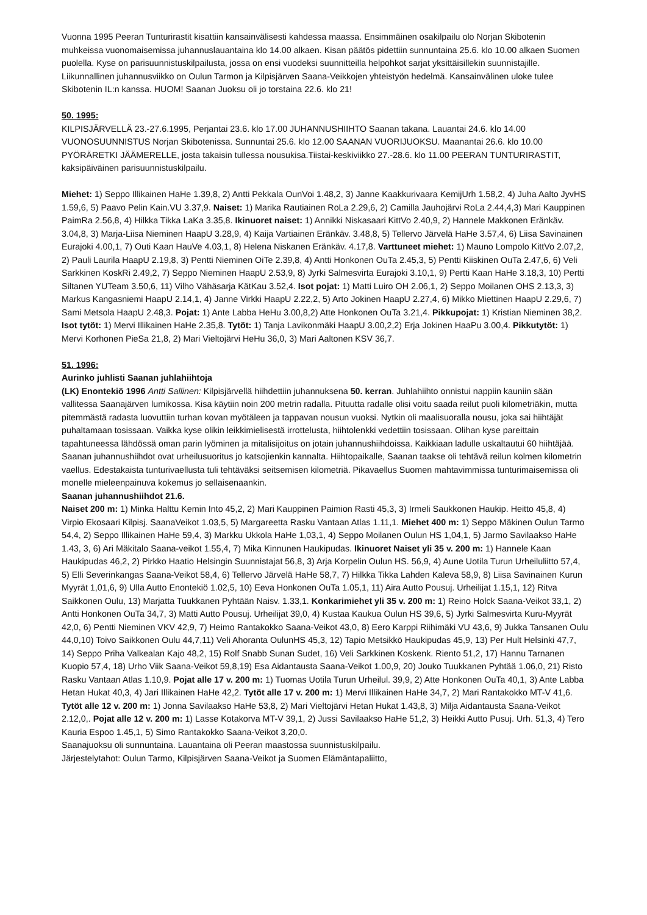Vuonna 1995 Peeran Tunturirastit kisattiin kansainvälisesti kahdessa maassa. Ensimmäinen osakilpailu olo Norjan Skibotenin muhkeissa vuonomaisemissa juhannuslauantaina klo 14.00 alkaen. Kisan päätös pidettiin sunnuntaina 25.6. klo 10.00 alkaen Suomen puolella. Kyse on parisuunnistuskilpailusta, jossa on ensi vuodeksi suunnitteilla helpohkot sarjat yksittäisillekin suunnistajille. Liikunnallinen juhannusviikko on Oulun Tarmon ja Kilpisjärven Saana-Veikkojen yhteistyön hedelmä. Kansainvälinen uloke tulee Skibotenin IL:n kanssa. HUOM! Saanan Juoksu oli jo torstaina 22.6. klo 21!
50. 1995:
KILPISJÄRVELLÄ 23.-27.6.1995, Perjantai 23.6. klo 17.00 JUHANNUSHIIHTO Saanan takana. Lauantai 24.6. klo 14.00 VUONOSUUNNISTUS Norjan Skibotenissa. Sunnuntai 25.6. klo 12.00 SAANAN VUORIJUOKSU. Maanantai 26.6. klo 10.00 PYÖRÄRETKI JÄÄMERELLE, josta takaisin tullessa nousukisa.Tiistai-keskiviikko 27.-28.6. klo 11.00 PEERAN TUNTURIRASTIT, kaksipäiväinen parisuunnistuskilpailu.
Miehet: 1) Seppo Illikainen HaHe 1.39,8, 2) Antti Pekkala OunVoi 1.48,2, 3) Janne Kaakkurivaara KemijUrh 1.58,2, 4) Juha Aalto JyvHS 1.59,6, 5) Paavo Pelin Kain.VU 3.37,9. Naiset: 1) Marika Rautiainen RoLa 2.29,6, 2) Camilla Jauhojärvi RoLa 2.44,4,3) Mari Kauppinen PaimRa 2.56,8, 4) Hilkka Tikka LaKa 3.35,8. Ikinuoret naiset: 1) Annikki Niskasaari KittVo 2.40,9, 2) Hannele Makkonen Eränkäv. 3.04,8, 3) Marja-Liisa Nieminen HaapU 3.28,9, 4) Kaija Vartiainen Eränkäv. 3.48,8, 5) Tellervo Järvelä HaHe 3.57,4, 6) Liisa Savinainen Eurajoki 4.00,1, 7) Outi Kaan HauVe 4.03,1, 8) Helena Niskanen Eränkäv. 4.17,8. Varttuneet miehet: 1) Mauno Lompolo KittVo 2.07,2, 2) Pauli Laurila HaapU 2.19,8, 3) Pentti Nieminen OiTe 2.39,8, 4) Antti Honkonen OuTa 2.45,3, 5) Pentti Kiiskinen OuTa 2.47,6, 6) Veli Sarkkinen KoskRi 2.49,2, 7) Seppo Nieminen HaapU 2.53,9, 8) Jyrki Salmesvirta Eurajoki 3.10,1, 9) Pertti Kaan HaHe 3.18,3, 10) Pertti Siltanen YUTeam 3.50,6, 11) Vilho Vähäsarja KätKau 3.52,4. Isot pojat: 1) Matti Luiro OH 2.06,1, 2) Seppo Moilanen OHS 2.13,3, 3) Markus Kangasniemi HaapU 2.14,1, 4) Janne Virkki HaapU 2.22,2, 5) Arto Jokinen HaapU 2.27,4, 6) Mikko Miettinen HaapU 2.29,6, 7) Sami Metsola HaapU 2.48,3. Pojat: 1) Ante Labba HeHu 3.00,8,2) Atte Honkonen OuTa 3.21,4. Pikkupojat: 1) Kristian Nieminen 38,2. Isot tytöt: 1) Mervi Illikainen HaHe 2.35,8. Tytöt: 1) Tanja Lavikonmäki HaapU 3.00,2,2) Erja Jokinen HaaPu 3.00,4. Pikkutytöt: 1) Mervi Korhonen PieSa 21,8, 2) Mari Vieltojärvi HeHu 36,0, 3) Mari Aaltonen KSV 36,7.
51. 1996:
Aurinko juhlisti Saanan juhlahiihtoja
(LK) Enontekiö 1996 Antti Sallinen: Kilpisjärvellä hiihdettiin juhannuksena 50. kerran. Juhlahiihto onnistui nappiin kauniin sään vallitessa Saanajärven lumikossa. Kisa käytiin noin 200 metrin radalla. Pituutta radalle olisi voitu saada reilut puoli kilometriäkin, mutta pitemmästä radasta luovuttiin turhan kovan myötäleen ja tappavan nousun vuoksi. Nytkin oli maalisuoralla nousu, joka sai hiihtäjät puhaltamaan tosissaan. Vaikka kyse olikin leikkimielisestä irrottelusta, hiihtolenkki vedettiin tosissaan. Olihan kyse pareittain tapahtuneessa lähdössä oman parin lyöminen ja mitalisijoitus on jotain juhannushiihdoissa. Kaikkiaan ladulle uskaltautui 60 hiihtäjää.
Saanan juhannushiihdot ovat urheilusuoritus jo katsojienkin kannalta. Hiihtopaikalle, Saanan taakse oli tehtävä reilun kolmen kilometrin vaellus. Edestakaista tunturivaellusta tuli tehtäväksi seitsemisen kilometriä. Pikavaellus Suomen mahtavimmissa tunturimaisemissa oli monelle mieleenpainuva kokemus jo sellaisenaankin.
Saanan juhannushiihdot 21.6.
Naiset 200 m: 1) Minka Halttu Kemin Into 45,2, 2) Mari Kauppinen Paimion Rasti 45,3, 3) Irmeli Saukkonen Haukip. Heitto 45,8, 4) Virpio Ekosaari Kilpisj. SaanaVeikot 1.03,5, 5) Margareetta Rasku Vantaan Atlas 1.11,1. Miehet 400 m: 1) Seppo Mäkinen Oulun Tarmo 54,4, 2) Seppo Illikainen HaHe 59,4, 3) Markku Ukkola HaHe 1,03,1, 4) Seppo Moilanen Oulun HS 1,04,1, 5) Jarmo Savilaakso HaHe 1.43, 3, 6) Ari Mäkitalo Saana-veikot 1.55,4, 7) Mika Kinnunen Haukipudas. Ikinuoret Naiset yli 35 v. 200 m: 1) Hannele Kaan Haukipudas 46,2, 2) Pirkko Haatio Helsingin Suunnistajat 56,8, 3) Arja Korpelin Oulun HS. 56,9, 4) Aune Uotila Turun Urheiluliitto 57,4, 5) Elli Severinkangas Saana-Veikot 58,4, 6) Tellervo Järvelä HaHe 58,7, 7) Hilkka Tikka Lahden Kaleva 58,9, 8) Liisa Savinainen Kurun Myyrät 1,01,6, 9) Ulla Autto Enontekiö 1.02,5, 10) Eeva Honkonen OuTa 1.05,1, 11) Aira Autto Pousuj. Urheilijat 1.15,1, 12) Ritva Saikkonen Oulu, 13) Marjatta Tuukkanen Pyhtään Naisv. 1.33,1. Konkarimiehet yli 35 v. 200 m: 1) Reino Holck Saana-Veikot 33,1, 2) Antti Honkonen OuTa 34,7, 3) Matti Autto Pousuj. Urheilijat 39,0, 4) Kustaa Kaukua Oulun HS 39,6, 5) Jyrki Salmesvirta Kuru-Myyrät 42,0, 6) Pentti Nieminen VKV 42,9, 7) Heimo Rantakokko Saana-Veikot 43,0, 8) Eero Karppi Riihimäki VU 43,6, 9) Jukka Tansanen Oulu 44,0,10) Toivo Saikkonen Oulu 44,7,11) Veli Ahoranta OulunHS 45,3, 12) Tapio Metsikkö Haukipudas 45,9, 13) Per Hult Helsinki 47,7, 14) Seppo Priha Valkealan Kajo 48,2, 15) Rolf Snabb Sunan Sudet, 16) Veli Sarkkinen Koskenk. Riento 51,2, 17) Hannu Tarnanen Kuopio 57,4, 18) Urho Viik Saana-Veikot 59,8,19) Esa Aidantausta Saana-Veikot 1.00,9, 20) Jouko Tuukkanen Pyhtää 1.06,0, 21) Risto Rasku Vantaan Atlas 1.10,9. Pojat alle 17 v. 200 m: 1) Tuomas Uotila Turun Urheilul. 39,9, 2) Atte Honkonen OuTa 40,1, 3) Ante Labba Hetan Hukat 40,3, 4) Jari Illikainen HaHe 42,2. Tytöt alle 17 v. 200 m: 1) Mervi Illikainen HaHe 34,7, 2) Mari Rantakokko MT-V 41,6. Tytöt alle 12 v. 200 m: 1) Jonna Savilaakso HaHe 53,8, 2) Mari Vieltojärvi Hetan Hukat 1.43,8, 3) Milja Aidantausta Saana-Veikot 2.12,0,. Pojat alle 12 v. 200 m: 1) Lasse Kotakorva MT-V 39,1, 2) Jussi Savilaakso HaHe 51,2, 3) Heikki Autto Pusuj. Urh. 51,3, 4) Tero Kauria Espoo 1.45,1, 5) Simo Rantakokko Saana-Veikot 3,20,0.
Saanajuoksu oli sunnuntaina. Lauantaina oli Peeran maastossa suunnistuskilpailu.
Järjestelytahot: Oulun Tarmo, Kilpisjärven Saana-Veikot ja Suomen Elämäntapaliitto,